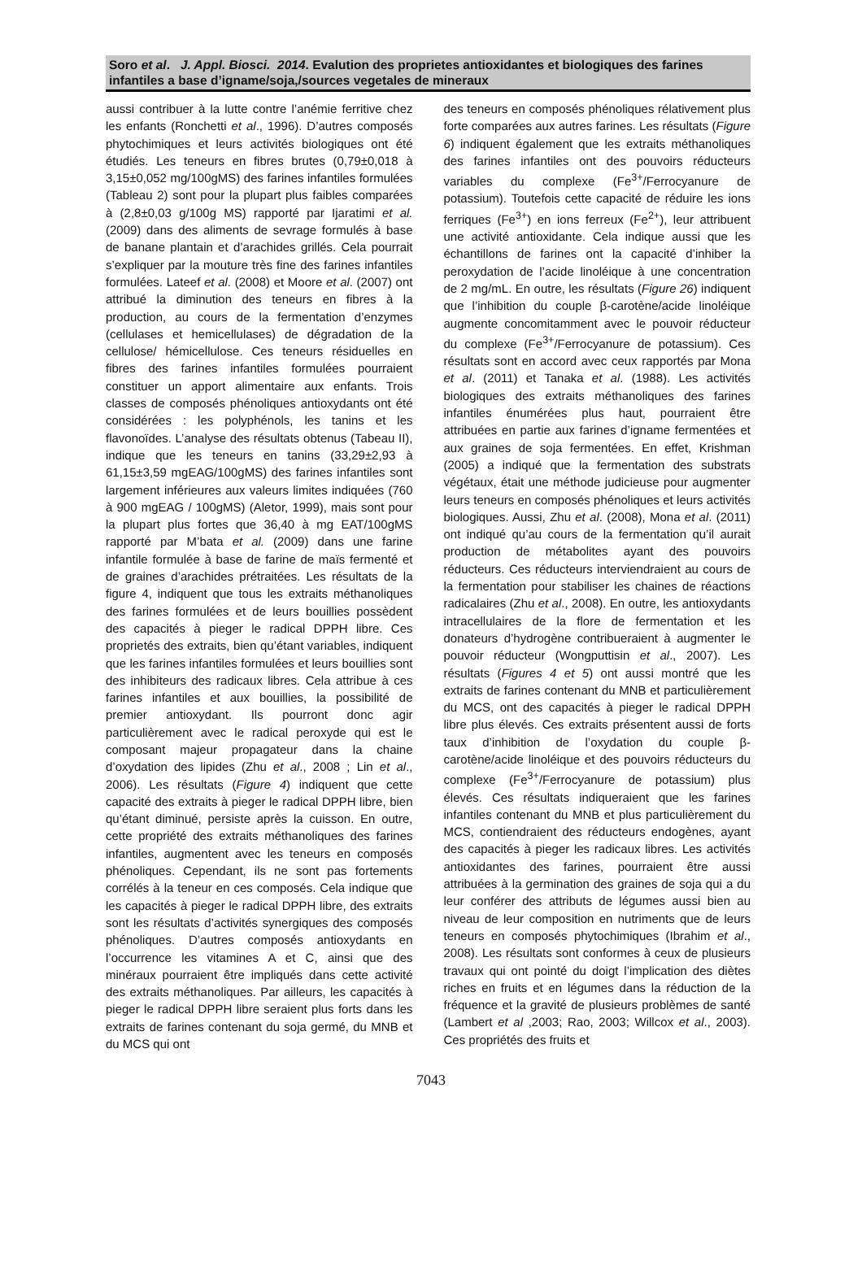Soro et al. J. Appl. Biosci. 2014. Evalution des proprietes antioxidantes et biologiques des farines infantiles a base d’igname/soja,/sources vegetales de mineraux
aussi contribuer à la lutte contre l’anémie ferritive chez les enfants (Ronchetti et al., 1996). D’autres composés phytochimiques et leurs activités biologiques ont été étudiés. Les teneurs en fibres brutes (0,79±0,018 à 3,15±0,052 mg/100gMS) des farines infantiles formulées (Tableau 2) sont pour la plupart plus faibles comparées à (2,8±0,03 g/100g MS) rapporté par Ijaratimi et al. (2009) dans des aliments de sevrage formulés à base de banane plantain et d’arachides grillés. Cela pourrait s’expliquer par la mouture très fine des farines infantiles formulées. Lateef et al. (2008) et Moore et al. (2007) ont attribué la diminution des teneurs en fibres à la production, au cours de la fermentation d’enzymes (cellulases et hemicellulases) de dégradation de la cellulose/ hémicellulose. Ces teneurs résiduelles en fibres des farines infantiles formulées pourraient constituer un apport alimentaire aux enfants. Trois classes de composés phénoliques antioxydants ont été considérées : les polyphénols, les tanins et les flavonoïdes. L’analyse des résultats obtenus (Tabeau II), indique que les teneurs en tanins (33,29±2,93 à 61,15±3,59 mgEAG/100gMS) des farines infantiles sont largement inférieures aux valeurs limites indiquées (760 à 900 mgEAG / 100gMS) (Aletor, 1999), mais sont pour la plupart plus fortes que 36,40 à mg EAT/100gMS rapporté par M’bata et al. (2009) dans une farine infantile formulée à base de farine de maïs fermenté et de graines d’arachides prétraitées. Les résultats de la figure 4, indiquent que tous les extraits méthanoliques des farines formulées et de leurs bouillies possèdent des capacités à pieger le radical DPPH libre. Ces proprietés des extraits, bien qu’étant variables, indiquent que les farines infantiles formulées et leurs bouillies sont des inhibiteurs des radicaux libres. Cela attribue à ces farines infantiles et aux bouillies, la possibilité de premier antioxydant. Ils pourront donc agir particulièrement avec le radical peroxyde qui est le composant majeur propagateur dans la chaine d’oxydation des lipides (Zhu et al., 2008 ; Lin et al., 2006). Les résultats (Figure 4) indiquent que cette capacité des extraits à pieger le radical DPPH libre, bien qu’étant diminué, persiste après la cuisson. En outre, cette propriété des extraits méthanoliques des farines infantiles, augmentent avec les teneurs en composés phénoliques. Cependant, ils ne sont pas fortements corrélés à la teneur en ces composés. Cela indique que les capacités à pieger le radical DPPH libre, des extraits sont les résultats d’activités synergiques des composés phénoliques. D’autres composés antioxydants en l’occurrence les vitamines A et C, ainsi que des minéraux pourraient être impliqués dans cette activité des extraits méthanoliques. Par ailleurs, les capacités à pieger le radical DPPH libre seraient plus forts dans les extraits de farines contenant du soja germé, du MNB et du MCS qui ont
des teneurs en composés phénoliques rélativement plus forte comparées aux autres farines. Les résultats (Figure 6) indiquent également que les extraits méthanoliques des farines infantiles ont des pouvoirs réducteurs variables du complexe (Fe<sup>3+</sup>/Ferrocyanure de potassium). Toutefois cette capacité de réduire les ions ferriques (Fe<sup>3+</sup>) en ions ferreux (Fe<sup>2+</sup>), leur attribuent une activité antioxidante. Cela indique aussi que les échantillons de farines ont la capacité d’inhiber la peroxydation de l’acide linoléique à une concentration de 2 mg/mL. En outre, les résultats (Figure 26) indiquent que l’inhibition du couple β-carotène/acide linoléique augmente concomitamment avec le pouvoir réducteur du complexe (Fe<sup>3+</sup>/Ferrocyanure de potassium). Ces résultats sont en accord avec ceux rapportés par Mona et al. (2011) et Tanaka et al. (1988). Les activités biologiques des extraits méthanoliques des farines infantiles énumérées plus haut, pourraient être attribuées en partie aux farines d’igname fermentées et aux graines de soja fermentées. En effet, Krishman (2005) a indiqué que la fermentation des substrats végétaux, était une méthode judicieuse pour augmenter leurs teneurs en composés phénoliques et leurs activités biologiques. Aussi, Zhu et al. (2008), Mona et al. (2011) ont indiqué qu’au cours de la fermentation qu’il aurait production de métabolites ayant des pouvoirs réducteurs. Ces réducteurs interviendraient au cours de la fermentation pour stabiliser les chaines de réactions radicalaires (Zhu et al., 2008). En outre, les antioxydants intracellulaires de la flore de fermentation et les donateurs d’hydrogène contribueraient à augmenter le pouvoir réducteur (Wongputtisin et al., 2007). Les résultats (Figures 4 et 5) ont aussi montré que les extraits de farines contenant du MNB et particulièrement du MCS, ont des capacités à pieger le radical DPPH libre plus élevés. Ces extraits présentent aussi de forts taux d’inhibition de l’oxydation du couple β-carotène/acide linoléique et des pouvoirs réducteurs du complexe (Fe<sup>3+</sup>/Ferrocyanure de potassium) plus élevés. Ces résultats indiqueraient que les farines infantiles contenant du MNB et plus particulièrement du MCS, contiendraient des réducteurs endogènes, ayant des capacités à pieger les radicaux libres. Les activités antioxidantes des farines, pourraient être aussi attribuées à la germination des graines de soja qui a du leur conférer des attributs de légumes aussi bien au niveau de leur composition en nutriments que de leurs teneurs en composés phytochimiques (Ibrahim et al., 2008). Les résultats sont conformes à ceux de plusieurs travaux qui ont pointé du doigt l’implication des diètes riches en fruits et en légumes dans la réduction de la fréquence et la gravité de plusieurs problèmes de santé (Lambert et al ,2003; Rao, 2003; Willcox et al., 2003). Ces propriétés des fruits et
7043